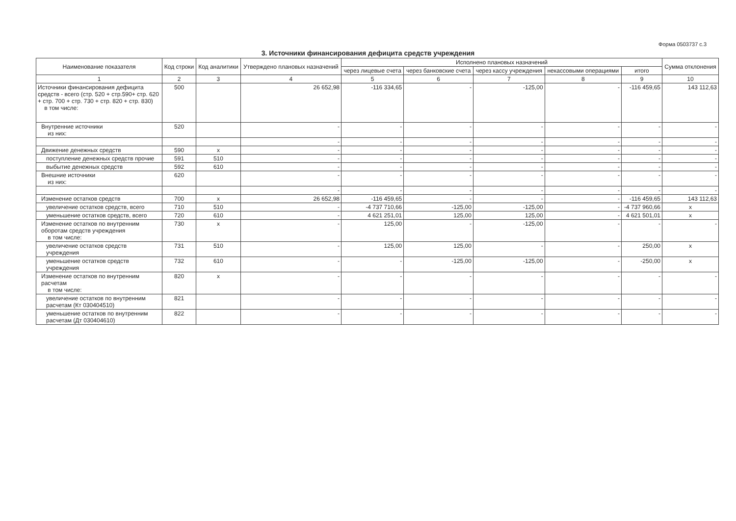Форма 0503737 с.3
3. Источники финансирования дефицита средств учреждения
| Наименование показателя | Код строки | Код аналитики | Утверждено плановых назначений | Исполнено плановых назначений | | | | | Сумма отклонения |
| --- | --- | --- | --- | --- | --- | --- | --- | --- | --- |
| | | | | через лицевые счета | через банковские счета | через кассу учреждения | некассовыми операциями | итого | |
| 1 | 2 | 3 | 4 | 5 | 6 | 7 | 8 | 9 | 10 |
| Источники финансирования дефицита средств - всего (стр. 520 + стр.590+ стр. 620 + стр. 700 + стр. 730 + стр. 820 + стр. 830) в том числе: | 500 | | 26 652,98 | -116 334,65 | - | -125,00 | - | -116 459,65 | 143 112,63 |
| Внутренние источники из них: | 520 | | - | - | - | - | - | - | - |
| | | | - | - | - | - | - | - | - |
| Движение денежных средств | 590 | x | - | - | - | - | - | - | - |
| поступление денежных средств прочие | 591 | 510 | - | - | - | - | - | - | - |
| выбытие денежных средств | 592 | 610 | - | - | - | - | - | - | - |
| Внешние источники из них: | 620 | | - | - | - | - | - | - | - |
| | | | - | - | - | - | - | - | - |
| Изменение остатков средств | 700 | x | 26 652,98 | -116 459,65 | - | - | - | -116 459,65 | 143 112,63 |
| увеличение остатков средств, всего | 710 | 510 | - | -4 737 710,66 | -125,00 | -125,00 | - | -4 737 960,66 | x |
| уменьшение остатков средств, всего | 720 | 610 | - | 4 621 251,01 | 125,00 | 125,00 | - | 4 621 501,01 | x |
| Изменение остатков по внутренним оборотам средств учреждения в том числе: | 730 | x | - | 125,00 | - | -125,00 | - | - | - |
| увеличение остатков средств учреждения | 731 | 510 | - | 125,00 | 125,00 | - | - | 250,00 | x |
| уменьшение остатков средств учреждения | 732 | 610 | - | - | -125,00 | -125,00 | - | -250,00 | x |
| Изменение остатков по внутренним расчетам в том числе: | 820 | x | - | - | - | - | - | - | - |
| увеличение остатков по внутренним расчетам (Кт 030404510) | 821 | | - | - | - | - | - | - | - |
| уменьшение остатков по внутренним расчетам (Дт 030404610) | 822 | | - | - | - | - | - | - | - |